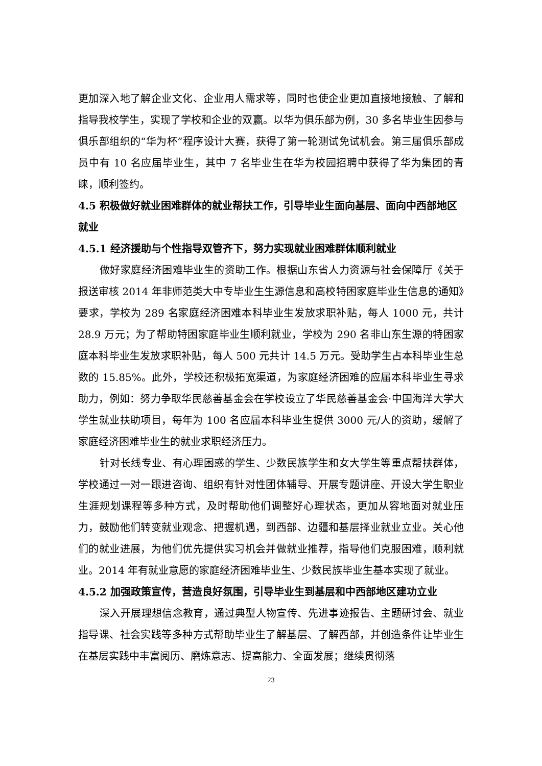更加深入地了解企业文化、企业用人需求等，同时也使企业更加直接地接触、了解和指导我校学生，实现了学校和企业的双赢。以华为俱乐部为例，30 多名毕业生因参与俱乐部组织的“华为杯”程序设计大赛，获得了第一轮测试免试机会。第三届俱乐部成员中有 10 名应届毕业生，其中 7 名毕业生在华为校园招聘中获得了华为集团的青睐，顺利签约。
4.5 积极做好就业困难群体的就业帮扶工作，引导毕业生面向基层、面向中西部地区就业
4.5.1 经济援助与个性指导双管齐下，努力实现就业困难群体顺利就业
做好家庭经济困难毕业生的资助工作。根据山东省人力资源与社会保障厅《关于报送审核 2014 年非师范类大中专毕业生生源信息和高校特困家庭毕业生信息的通知》要求，学校为 289 名家庭经济困难本科毕业生发放求职补贴，每人 1000 元，共计 28.9 万元；为了帮助特困家庭毕业生顺利就业，学校为 290 名非山东生源的特困家庭本科毕业生发放求职补贴，每人 500 元共计 14.5 万元。受助学生占本科毕业生总数的 15.85%。此外，学校还积极拓宽渠道，为家庭经济困难的应届本科毕业生寻求助力，例如：努力争取华民慈善基金会在学校设立了华民慈善基金会·中国海洋大学大学生就业扶助项目，每年为 100 名应届本科毕业生提供 3000 元/人的资助，缓解了家庭经济困难毕业生的就业求职经济压力。
针对长线专业、有心理困惑的学生、少数民族学生和女大学生等重点帮扶群体，学校通过一对一跟进咨询、组织有针对性团体辅导、开展专题讲座、开设大学生职业生涯规划课程等多种方式，及时帮助他们调整好心理状态，更加从容地面对就业压力，鼓励他们转变就业观念、把握机遇，到西部、边疆和基层择业就业立业。关心他们的就业进展，为他们优先提供实习机会并做就业推荐，指导他们克服困难，顺利就业。2014 年有就业意愿的家庭经济困难毕业生、少数民族毕业生基本实现了就业。
4.5.2 加强政策宣传，营造良好氛围，引导毕业生到基层和中西部地区建功立业
深入开展理想信念教育，通过典型人物宣传、先进事迹报告、主题研讨会、就业指导课、社会实践等多种方式帮助毕业生了解基层、了解西部，并创造条件让毕业生在基层实践中丰富阅历、磨炼意志、提高能力、全面发展；继续贯彻落
23